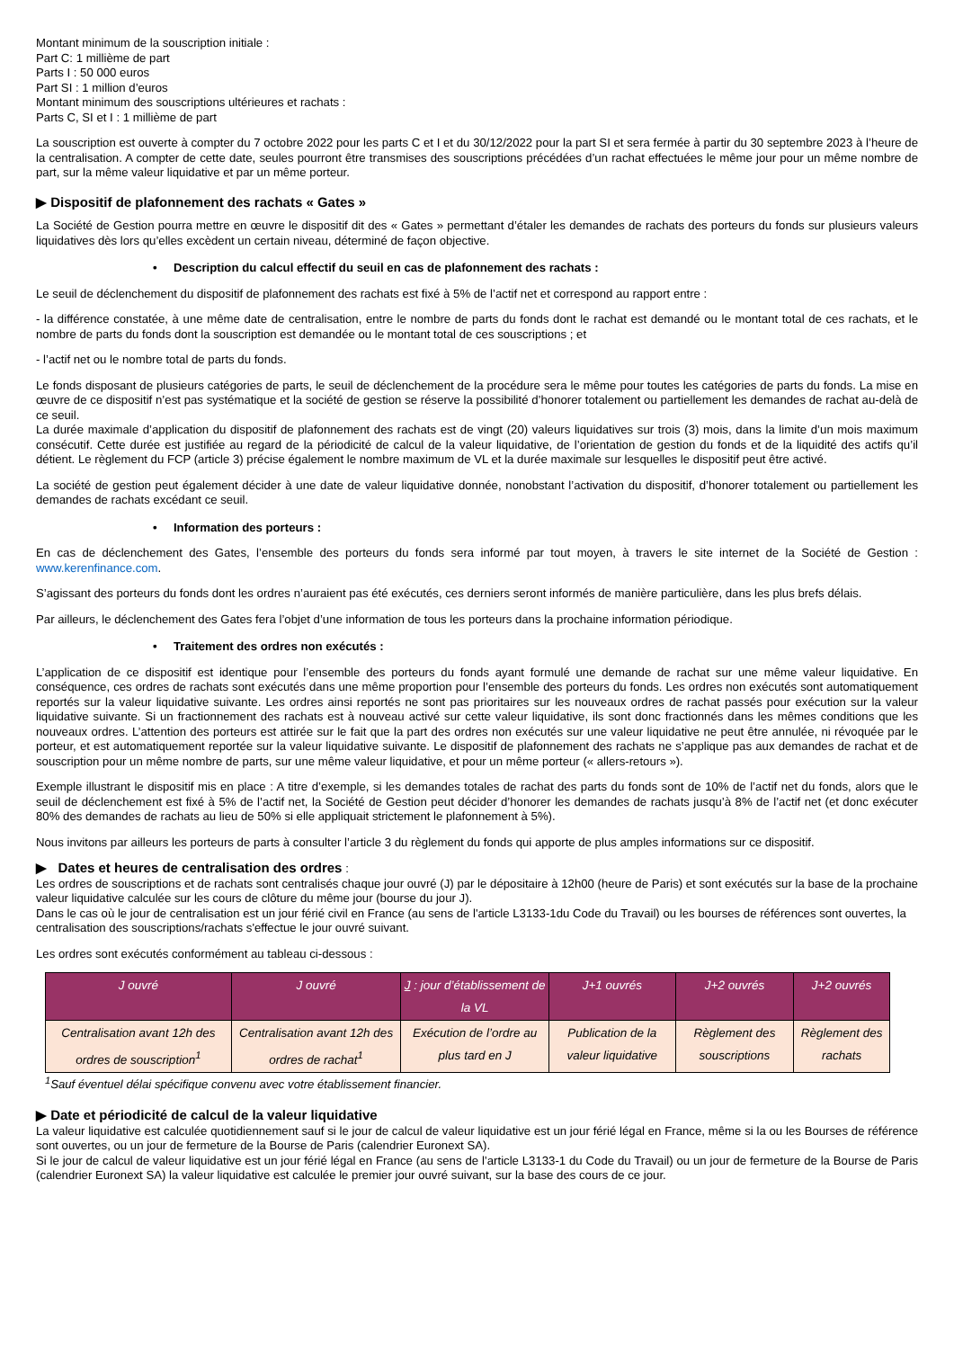Montant minimum de la souscription initiale :
Part C: 1 millième de part
Parts I : 50 000 euros
Part SI : 1 million d’euros
Montant minimum des souscriptions ultérieures et rachats :
Parts C, SI et I : 1 millième de part
La souscription est ouverte à compter du 7 octobre 2022 pour les parts C et I et du 30/12/2022 pour la part SI et sera fermée à partir du 30 septembre 2023 à l’heure de la centralisation. A compter de cette date, seules pourront être transmises des souscriptions précédées d’un rachat effectuées le même jour pour un même nombre de part, sur la même valeur liquidative et par un même porteur.
▶ Dispositif de plafonnement des rachats « Gates »
La Société de Gestion pourra mettre en œuvre le dispositif dit des « Gates » permettant d’étaler les demandes de rachats des porteurs du fonds sur plusieurs valeurs liquidatives dès lors qu’elles excèdent un certain niveau, déterminé de façon objective.
• Description du calcul effectif du seuil en cas de plafonnement des rachats :
Le seuil de déclenchement du dispositif de plafonnement des rachats est fixé à 5% de l’actif net et correspond au rapport entre :
- la différence constatée, à une même date de centralisation, entre le nombre de parts du fonds dont le rachat est demandé ou le montant total de ces rachats, et le nombre de parts du fonds dont la souscription est demandée ou le montant total de ces souscriptions ; et
- l’actif net ou le nombre total de parts du fonds.
Le fonds disposant de plusieurs catégories de parts, le seuil de déclenchement de la procédure sera le même pour toutes les catégories de parts du fonds. La mise en œuvre de ce dispositif n’est pas systématique et la société de gestion se réserve la possibilité d’honorer totalement ou partiellement les demandes de rachat au-delà de ce seuil.
La durée maximale d’application du dispositif de plafonnement des rachats est de vingt (20) valeurs liquidatives sur trois (3) mois, dans la limite d’un mois maximum consécutif. Cette durée est justifiée au regard de la périodicité de calcul de la valeur liquidative, de l’orientation de gestion du fonds et de la liquidité des actifs qu’il détient. Le règlement du FCP (article 3) précise également le nombre maximum de VL et la durée maximale sur lesquelles le dispositif peut être activé.
La société de gestion peut également décider à une date de valeur liquidative donnée, nonobstant l’activation du dispositif, d’honorer totalement ou partiellement les demandes de rachats excédant ce seuil.
• Information des porteurs :
En cas de déclenchement des Gates, l’ensemble des porteurs du fonds sera informé par tout moyen, à travers le site internet de la Société de Gestion : www.kerenfinance.com.
S’agissant des porteurs du fonds dont les ordres n’auraient pas été exécutés, ces derniers seront informés de manière particulière, dans les plus brefs délais.
Par ailleurs, le déclenchement des Gates fera l’objet d’une information de tous les porteurs dans la prochaine information périodique.
• Traitement des ordres non exécutés :
L’application de ce dispositif est identique pour l’ensemble des porteurs du fonds ayant formulé une demande de rachat sur une même valeur liquidative. En conséquence, ces ordres de rachats sont exécutés dans une même proportion pour l’ensemble des porteurs du fonds. Les ordres non exécutés sont automatiquement reportés sur la valeur liquidative suivante. Les ordres ainsi reportés ne sont pas prioritaires sur les nouveaux ordres de rachat passés pour exécution sur la valeur liquidative suivante. Si un fractionnement des rachats est à nouveau activé sur cette valeur liquidative, ils sont donc fractionnés dans les mêmes conditions que les nouveaux ordres. L’attention des porteurs est attirée sur le fait que la part des ordres non exécutés sur une valeur liquidative ne peut être annulée, ni révoquée par le porteur, et est automatiquement reportée sur la valeur liquidative suivante. Le dispositif de plafonnement des rachats ne s’applique pas aux demandes de rachat et de souscription pour un même nombre de parts, sur une même valeur liquidative, et pour un même porteur (« allers-retours »).
Exemple illustrant le dispositif mis en place : A titre d’exemple, si les demandes totales de rachat des parts du fonds sont de 10% de l’actif net du fonds, alors que le seuil de déclenchement est fixé à 5% de l’actif net, la Société de Gestion peut décider d’honorer les demandes de rachats jusqu’à 8% de l’actif net (et donc exécuter 80% des demandes de rachats au lieu de 50% si elle appliquait strictement le plafonnement à 5%).
Nous invitons par ailleurs les porteurs de parts à consulter l’article 3 du règlement du fonds qui apporte de plus amples informations sur ce dispositif.
▶ Dates et heures de centralisation des ordres :
Les ordres de souscriptions et de rachats sont centralisés chaque jour ouvré (J) par le dépositaire à 12h00 (heure de Paris) et sont exécutés sur la base de la prochaine valeur liquidative calculée sur les cours de clôture du même jour (bourse du jour J).
Dans le cas où le jour de centralisation est un jour férié civil en France (au sens de l'article L3133-1du Code du Travail) ou les bourses de références sont ouvertes, la centralisation des souscriptions/rachats s'effectue le jour ouvré suivant.
Les ordres sont exécutés conformément au tableau ci-dessous :
| J ouvré | J ouvré | J : jour d’établissement de la VL | J+1 ouvrés | J+2 ouvrés | J+2 ouvrés |
| --- | --- | --- | --- | --- | --- |
| Centralisation avant 12h des ordres de souscription<sup>1</sup> | Centralisation avant 12h des ordres de rachat<sup>1</sup> | Exécution de l’ordre au plus tard en J | Publication de la valeur liquidative | Règlement des souscriptions | Règlement des rachats |
<sup>1</sup> Sauf éventuel délai spécifique convenu avec votre établissement financier.
▶ Date et périodicité de calcul de la valeur liquidative
La valeur liquidative est calculée quotidiennement sauf si le jour de calcul de valeur liquidative est un jour férié légal en France, même si la ou les Bourses de référence sont ouvertes, ou un jour de fermeture de la Bourse de Paris (calendrier Euronext SA).
Si le jour de calcul de valeur liquidative est un jour férié légal en France (au sens de l’article L3133-1 du Code du Travail) ou un jour de fermeture de la Bourse de Paris (calendrier Euronext SA) la valeur liquidative est calculée le premier jour ouvré suivant, sur la base des cours de ce jour.